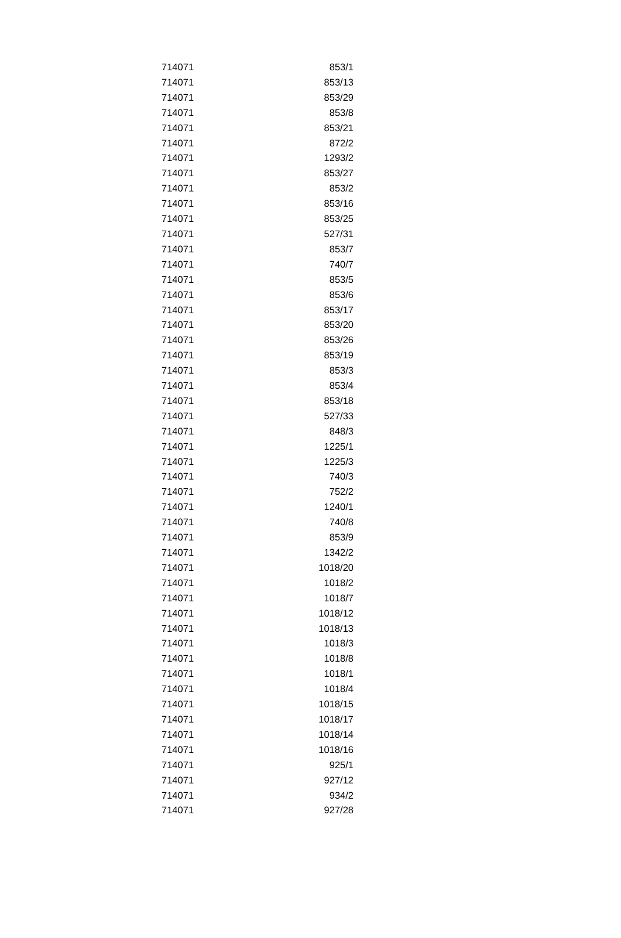| 714071 | 853/1 |
| 714071 | 853/13 |
| 714071 | 853/29 |
| 714071 | 853/8 |
| 714071 | 853/21 |
| 714071 | 872/2 |
| 714071 | 1293/2 |
| 714071 | 853/27 |
| 714071 | 853/2 |
| 714071 | 853/16 |
| 714071 | 853/25 |
| 714071 | 527/31 |
| 714071 | 853/7 |
| 714071 | 740/7 |
| 714071 | 853/5 |
| 714071 | 853/6 |
| 714071 | 853/17 |
| 714071 | 853/20 |
| 714071 | 853/26 |
| 714071 | 853/19 |
| 714071 | 853/3 |
| 714071 | 853/4 |
| 714071 | 853/18 |
| 714071 | 527/33 |
| 714071 | 848/3 |
| 714071 | 1225/1 |
| 714071 | 1225/3 |
| 714071 | 740/3 |
| 714071 | 752/2 |
| 714071 | 1240/1 |
| 714071 | 740/8 |
| 714071 | 853/9 |
| 714071 | 1342/2 |
| 714071 | 1018/20 |
| 714071 | 1018/2 |
| 714071 | 1018/7 |
| 714071 | 1018/12 |
| 714071 | 1018/13 |
| 714071 | 1018/3 |
| 714071 | 1018/8 |
| 714071 | 1018/1 |
| 714071 | 1018/4 |
| 714071 | 1018/15 |
| 714071 | 1018/17 |
| 714071 | 1018/14 |
| 714071 | 1018/16 |
| 714071 | 925/1 |
| 714071 | 927/12 |
| 714071 | 934/2 |
| 714071 | 927/28 |